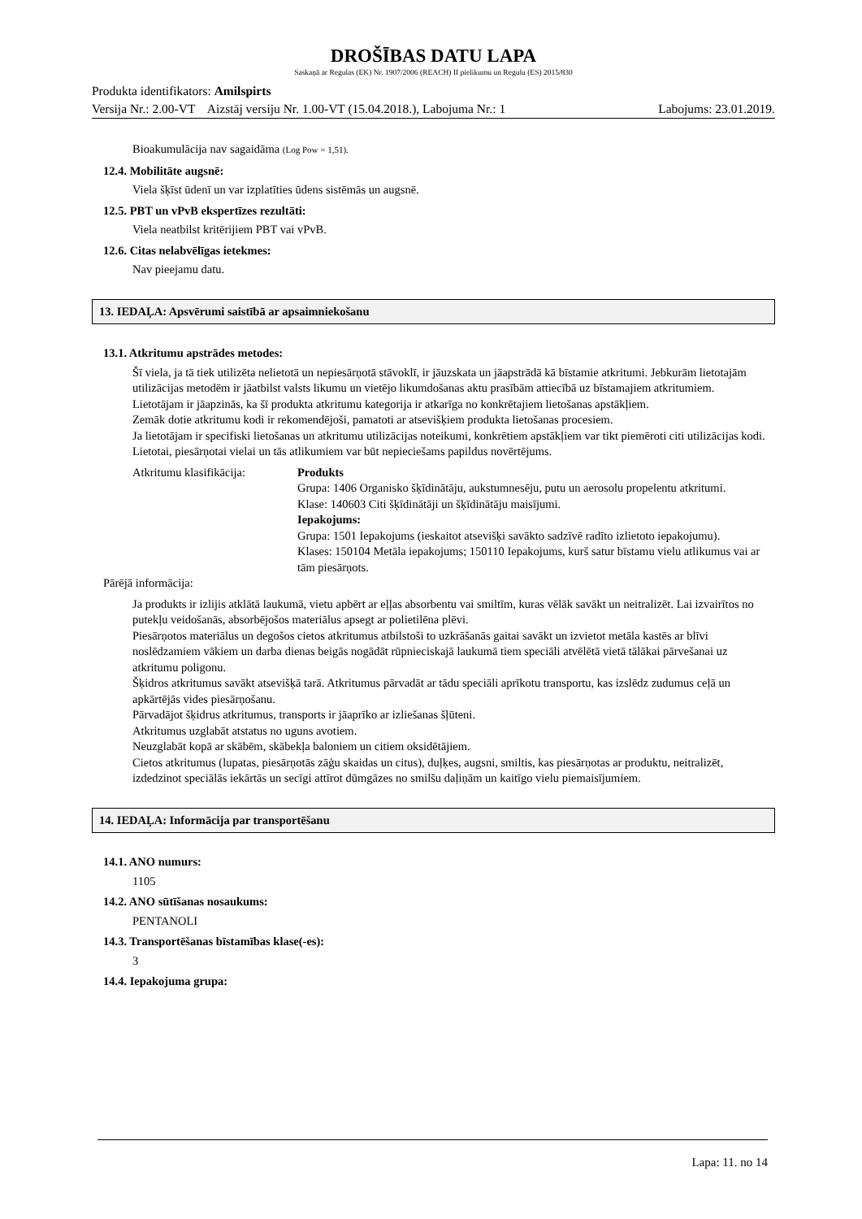DROŠĪBAS DATU LAPA
Saskaņā ar Regulas (EK) Nr. 1907/2006 (REACH) II pielikumu un Regulu (ES) 2015/830
Produkta identifikators: Amilspirts
Versija Nr.: 2.00-VT Aizstāj versiju Nr. 1.00-VT (15.04.2018.), Labojuma Nr.: 1 Labojums: 23.01.2019.
Bioakumulācija nav sagaidāma (Log Pow = 1,51).
12.4. Mobilitāte augsnē:
Viela šķīst ūdenī un var izplatīties ūdens sistēmās un augsnē.
12.5. PBT un vPvB ekspertīzes rezultāti:
Viela neatbilst kritērijiem PBT vai vPvB.
12.6. Citas nelabvēlīgas ietekmes:
Nav pieejamu datu.
13. IEDAĻA: Apsvērumi saistībā ar apsaimniekošanu
13.1. Atkritumu apstrādes metodes:
Šī viela, ja tā tiek utilizēta nelietotā un nepiesārņotā stāvoklī, ir jāuzskata un jāapstrādā kā bīstamie atkritumi. Jebkurām lietotajām utilizācijas metodēm ir jāatbilst valsts likumu un vietējo likumdošanas aktu prasībām attiecībā uz bīstamajiem atkritumiem.
Lietotājam ir jāapzinās, ka šī produkta atkritumu kategorija ir atkarīga no konkrētajiem lietošanas apstākļiem.
Zemāk dotie atkritumu kodi ir rekomendējoši, pamatoti ar atsevišķiem produkta lietošanas procesiem.
Ja lietotājam ir specifiski lietošanas un atkritumu utilizācijas noteikumi, konkrētiem apstākļiem var tikt piemēroti citi utilizācijas kodi.
Lietotai, piesārņotai vielai un tās atlikumiem var būt nepieciešams papildus novērtējums.
Atkritumu klasifikācija:
Produkts
Grupa: 1406 Organisko šķīdinātāju, aukstumnesēju, putu un aerosolu propelentu atkritumi.
Klase: 140603 Citi šķīdinātāji un šķīdinātāju maisījumi.
Iepakojums:
Grupa: 1501 Iepakojums (ieskaitot atsevišķi savākto sadzīvē radīto izlietoto iepakojumu).
Klases: 150104 Metāla iepakojums; 150110 Iepakojums, kurš satur bīstamu vielu atlikumus vai ar tām piesārņots.
Pārējā informācija:
Ja produkts ir izlijis atklātā laukumā, vietu apbērt ar eļļas absorbentu vai smiltīm, kuras vēlāk savākt un neitralizēt. Lai izvairītos no putekļu veidošanās, absorbējošos materiālus apsegt ar polietilēna plēvi.
Piesārņotos materiālus un degošos cietos atkritumus atbilstoši to uzkrāšanās gaitai savākt un izvietot metāla kastēs ar blīvi noslēdzamiem vākiem un darba dienas beigās nogādāt rūpnieciskajā laukumā tiem speciāli atvēlētā vietā tālākai pārvešanai uz atkritumu poligonu.
Šķidros atkritumus savākt atsevišķā tarā. Atkritumus pārvadāt ar tādu speciāli aprīkotu transportu, kas izslēdz zudumus ceļā un apkārtējās vides piesārņošanu.
Pārvadājot šķidrus atkritumus, transports ir jāaprīko ar izliešanas šļūteni.
Atkritumus uzglabāt atstatus no uguns avotiem.
Neuzglabāt kopā ar skābēm, skābekļa baloniem un citiem oksidētājiem.
Cietos atkritumus (lupatas, piesārņotās zāģu skaidas un citus), duļķes, augsni, smiltis, kas piesārņotas ar produktu, neitralizēt, izdedzinot speciālās iekārtās un secīgi attīrot dūmgāzes no smilšu daļiņām un kaitīgo vielu piemaisījumiem.
14. IEDAĻA: Informācija par transportēšanu
14.1. ANO numurs:
1105
14.2. ANO sūtīšanas nosaukums:
PENTANOLI
14.3. Transportēšanas bīstamības klase(-es):
3
14.4. Iepakojuma grupa:
Lapa: 11. no 14